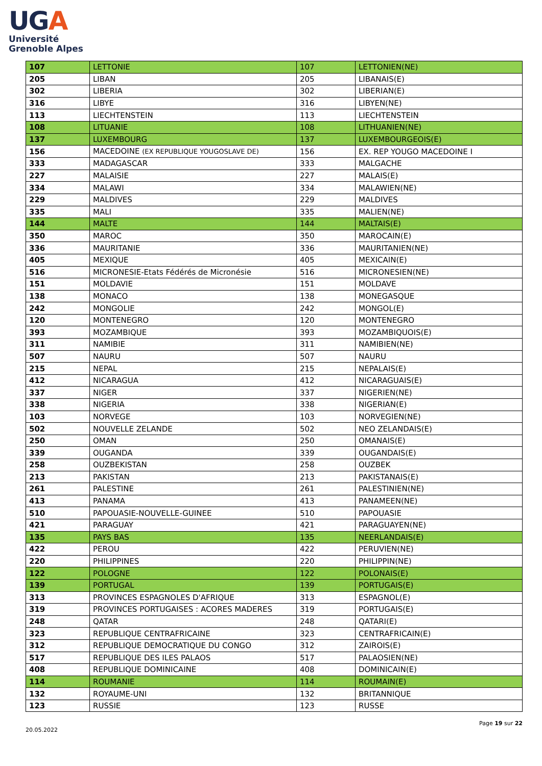UGA
Université
Grenoble Alpes
| 107 | LETTONIE | 107 | LETTONIEN(NE) |
| 205 | LIBAN | 205 | LIBANAIS(E) |
| 302 | LIBERIA | 302 | LIBERIAN(E) |
| 316 | LIBYE | 316 | LIBYEN(NE) |
| 113 | LIECHTENSTEIN | 113 | LIECHTENSTEIN |
| 108 | LITUANIE | 108 | LITHUANIEN(NE) |
| 137 | LUXEMBOURG | 137 | LUXEMBOURGEOIS(E) |
| 156 | MACEDOINE (EX REPUBLIQUE YOUGOSLAVE DE) | 156 | EX. REP YOUGO MACEDOINE I |
| 333 | MADAGASCAR | 333 | MALGACHE |
| 227 | MALAISIE | 227 | MALAIS(E) |
| 334 | MALAWI | 334 | MALAWIEN(NE) |
| 229 | MALDIVES | 229 | MALDIVES |
| 335 | MALI | 335 | MALIEN(NE) |
| 144 | MALTE | 144 | MALTAIS(E) |
| 350 | MAROC | 350 | MAROCAIN(E) |
| 336 | MAURITANIE | 336 | MAURITANIEN(NE) |
| 405 | MEXIQUE | 405 | MEXICAIN(E) |
| 516 | MICRONESIE-Etats Fédérés de Micronésie | 516 | MICRONESIEN(NE) |
| 151 | MOLDAVIE | 151 | MOLDAVE |
| 138 | MONACO | 138 | MONEGASQUE |
| 242 | MONGOLIE | 242 | MONGOL(E) |
| 120 | MONTENEGRO | 120 | MONTENEGRO |
| 393 | MOZAMBIQUE | 393 | MOZAMBIQUOIS(E) |
| 311 | NAMIBIE | 311 | NAMIBIEN(NE) |
| 507 | NAURU | 507 | NAURU |
| 215 | NEPAL | 215 | NEPALAIS(E) |
| 412 | NICARAGUA | 412 | NICARAGUAIS(E) |
| 337 | NIGER | 337 | NIGERIEN(NE) |
| 338 | NIGERIA | 338 | NIGERIAN(E) |
| 103 | NORVEGE | 103 | NORVEGIEN(NE) |
| 502 | NOUVELLE ZELANDE | 502 | NEO ZELANDAIS(E) |
| 250 | OMAN | 250 | OMANAIS(E) |
| 339 | OUGANDA | 339 | OUGANDAIS(E) |
| 258 | OUZBEKISTAN | 258 | OUZBEK |
| 213 | PAKISTAN | 213 | PAKISTANAIS(E) |
| 261 | PALESTINE | 261 | PALESTINIEN(NE) |
| 413 | PANAMA | 413 | PANAMEEN(NE) |
| 510 | PAPOUASIE-NOUVELLE-GUINEE | 510 | PAPOUASIE |
| 421 | PARAGUAY | 421 | PARAGUAYEN(NE) |
| 135 | PAYS BAS | 135 | NEERLANDAIS(E) |
| 422 | PEROU | 422 | PERUVIEN(NE) |
| 220 | PHILIPPINES | 220 | PHILIPPIN(NE) |
| 122 | POLOGNE | 122 | POLONAIS(E) |
| 139 | PORTUGAL | 139 | PORTUGAIS(E) |
| 313 | PROVINCES ESPAGNOLES D'AFRIQUE | 313 | ESPAGNOL(E) |
| 319 | PROVINCES PORTUGAISES : ACORES MADERES | 319 | PORTUGAIS(E) |
| 248 | QATAR | 248 | QATARI(E) |
| 323 | REPUBLIQUE CENTRAFRICAINE | 323 | CENTRAFRICAIN(E) |
| 312 | REPUBLIQUE DEMOCRATIQUE DU CONGO | 312 | ZAIROIS(E) |
| 517 | REPUBLIQUE DES ILES PALAOS | 517 | PALAOSIEN(NE) |
| 408 | REPUBLIQUE DOMINICAINE | 408 | DOMINICAIN(E) |
| 114 | ROUMANIE | 114 | ROUMAIN(E) |
| 132 | ROYAUME-UNI | 132 | BRITANNIQUE |
| 123 | RUSSIE | 123 | RUSSE |
Page 19 sur 22
20.05.2022